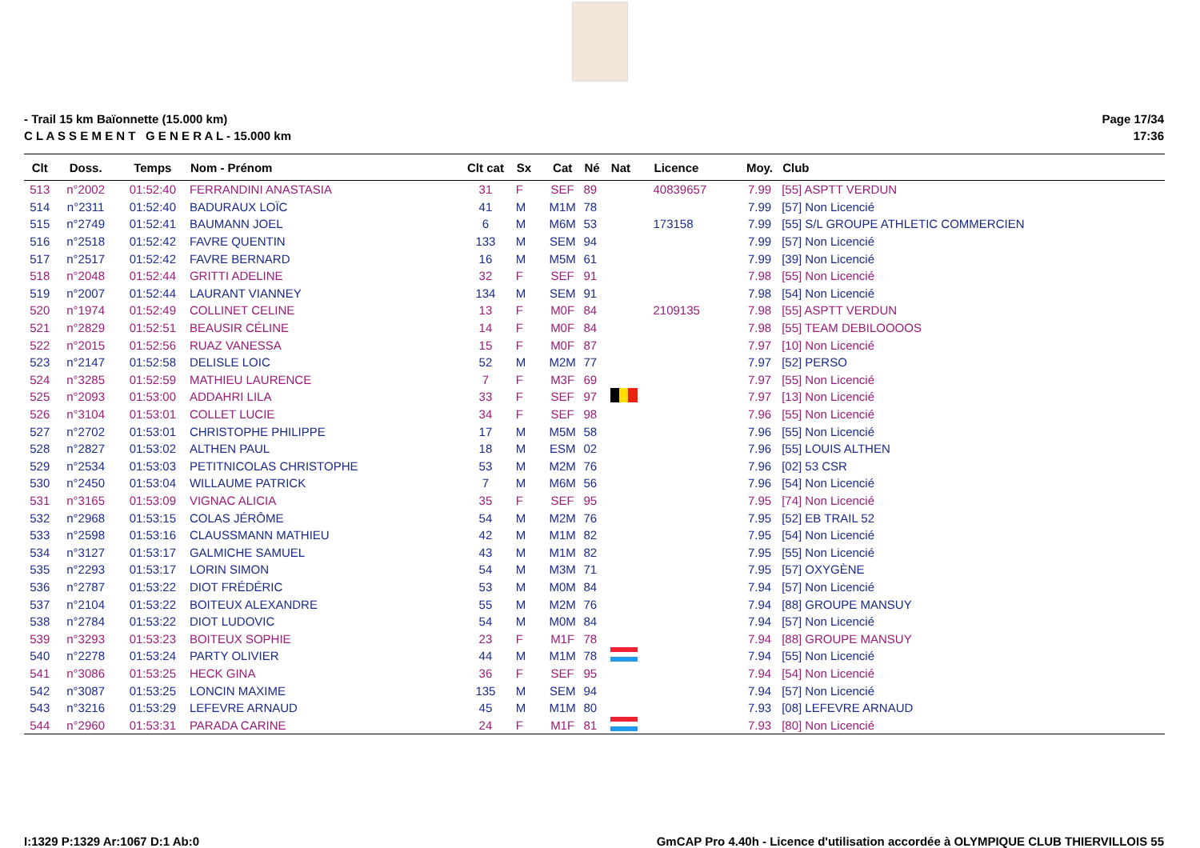- Trail 15 km Baïonnette (15.000 km)
C L A S S E M E N T G E N E R A L - 15.000 km
Page 17/34
17:36
| Clt | Doss. | Temps | Nom - Prénom | Clt cat | Sx | Cat | Né | Nat | Licence | Moy. | Club |
| --- | --- | --- | --- | --- | --- | --- | --- | --- | --- | --- | --- |
| 513 | n°2002 | 01:52:40 | FERRANDINI ANASTASIA | 31 | F | SEF | 89 | | 40839657 | 7.99 | [55] ASPTT VERDUN |
| 514 | n°2311 | 01:52:40 | BADURAUX LOÏC | 41 | M | M1M | 78 | | | 7.99 | [57] Non Licencié |
| 515 | n°2749 | 01:52:41 | BAUMANN JOEL | 6 | M | M6M | 53 | | 173158 | 7.99 | [55] S/L GROUPE ATHLETIC COMMERCIEN |
| 516 | n°2518 | 01:52:42 | FAVRE QUENTIN | 133 | M | SEM | 94 | | | 7.99 | [57] Non Licencié |
| 517 | n°2517 | 01:52:42 | FAVRE BERNARD | 16 | M | M5M | 61 | | | 7.99 | [39] Non Licencié |
| 518 | n°2048 | 01:52:44 | GRITTI ADELINE | 32 | F | SEF | 91 | | | 7.98 | [55] Non Licencié |
| 519 | n°2007 | 01:52:44 | LAURANT VIANNEY | 134 | M | SEM | 91 | | | 7.98 | [54] Non Licencié |
| 520 | n°1974 | 01:52:49 | COLLINET CELINE | 13 | F | M0F | 84 | | 2109135 | 7.98 | [55] ASPTT VERDUN |
| 521 | n°2829 | 01:52:51 | BEAUSIR CÉLINE | 14 | F | M0F | 84 | | | 7.98 | [55] TEAM DEBILOOOOS |
| 522 | n°2015 | 01:52:56 | RUAZ VANESSA | 15 | F | M0F | 87 | | | 7.97 | [10] Non Licencié |
| 523 | n°2147 | 01:52:58 | DELISLE LOIC | 52 | M | M2M | 77 | | | 7.97 | [52] PERSO |
| 524 | n°3285 | 01:52:59 | MATHIEU LAURENCE | 7 | F | M3F | 69 | | | 7.97 | [55] Non Licencié |
| 525 | n°2093 | 01:53:00 | ADDAHRI LILA | 33 | F | SEF | 97 | | | 7.97 | [13] Non Licencié |
| 526 | n°3104 | 01:53:01 | COLLET LUCIE | 34 | F | SEF | 98 | | | 7.96 | [55] Non Licencié |
| 527 | n°2702 | 01:53:01 | CHRISTOPHE PHILIPPE | 17 | M | M5M | 58 | | | 7.96 | [55] Non Licencié |
| 528 | n°2827 | 01:53:02 | ALTHEN PAUL | 18 | M | ESM | 02 | | | 7.96 | [55] LOUIS ALTHEN |
| 529 | n°2534 | 01:53:03 | PETITNICOLAS CHRISTOPHE | 53 | M | M2M | 76 | | | 7.96 | [02] 53 CSR |
| 530 | n°2450 | 01:53:04 | WILLAUME PATRICK | 7 | M | M6M | 56 | | | 7.96 | [54] Non Licencié |
| 531 | n°3165 | 01:53:09 | VIGNAC ALICIA | 35 | F | SEF | 95 | | | 7.95 | [74] Non Licencié |
| 532 | n°2968 | 01:53:15 | COLAS JÉRÔME | 54 | M | M2M | 76 | | | 7.95 | [52] EB TRAIL 52 |
| 533 | n°2598 | 01:53:16 | CLAUSSMANN MATHIEU | 42 | M | M1M | 82 | | | 7.95 | [54] Non Licencié |
| 534 | n°3127 | 01:53:17 | GALMICHE SAMUEL | 43 | M | M1M | 82 | | | 7.95 | [55] Non Licencié |
| 535 | n°2293 | 01:53:17 | LORIN SIMON | 54 | M | M3M | 71 | | | 7.95 | [57] OXYGÈNE |
| 536 | n°2787 | 01:53:22 | DIOT FRÉDÉRIC | 53 | M | M0M | 84 | | | 7.94 | [57] Non Licencié |
| 537 | n°2104 | 01:53:22 | BOITEUX ALEXANDRE | 55 | M | M2M | 76 | | | 7.94 | [88] GROUPE MANSUY |
| 538 | n°2784 | 01:53:22 | DIOT LUDOVIC | 54 | M | M0M | 84 | | | 7.94 | [57] Non Licencié |
| 539 | n°3293 | 01:53:23 | BOITEUX SOPHIE | 23 | F | M1F | 78 | | | 7.94 | [88] GROUPE MANSUY |
| 540 | n°2278 | 01:53:24 | PARTY OLIVIER | 44 | M | M1M | 78 | | | 7.94 | [55] Non Licencié |
| 541 | n°3086 | 01:53:25 | HECK GINA | 36 | F | SEF | 95 | | | 7.94 | [54] Non Licencié |
| 542 | n°3087 | 01:53:25 | LONCIN MAXIME | 135 | M | SEM | 94 | | | 7.94 | [57] Non Licencié |
| 543 | n°3216 | 01:53:29 | LEFEVRE ARNAUD | 45 | M | M1M | 80 | | | 7.93 | [08] LEFEVRE ARNAUD |
| 544 | n°2960 | 01:53:31 | PARADA CARINE | 24 | F | M1F | 81 | | | 7.93 | [80] Non Licencié |
I:1329 P:1329 Ar:1067 D:1 Ab:0 GmCAP Pro 4.40h - Licence d'utilisation accordée à OLYMPIQUE CLUB THIERVILLOIS 55